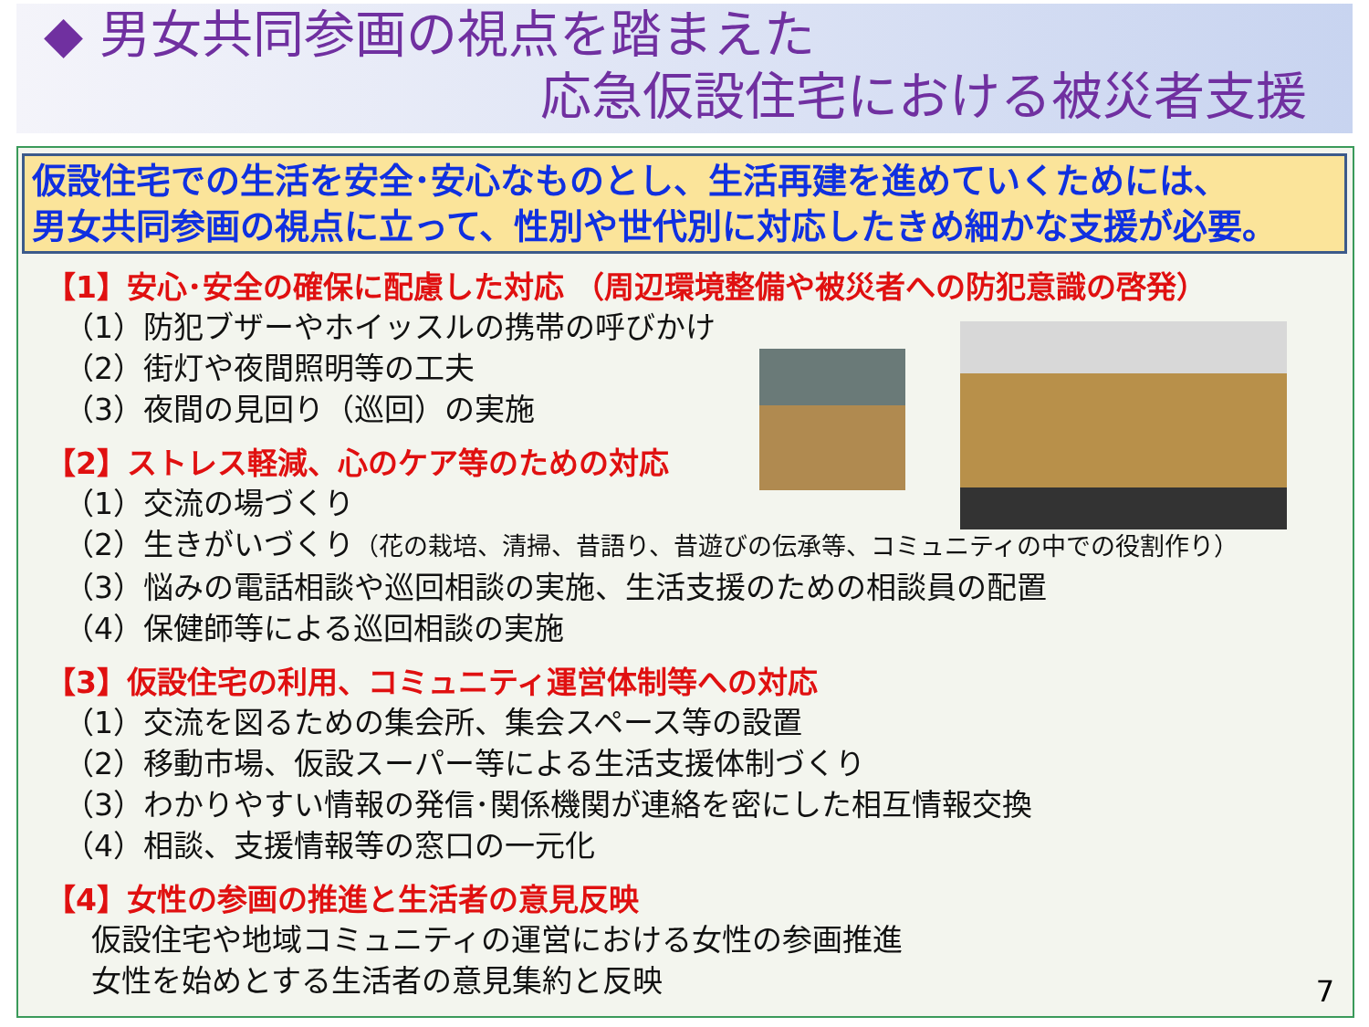◆ 男女共同参画の視点を踏まえた
応急仮設住宅における被災者支援
仮設住宅での生活を安全･安心なものとし、生活再建を進めていくためには、
男女共同参画の視点に立って、性別や世代別に対応したきめ細かな支援が必要。
【1】安心･安全の確保に配慮した対応 （周辺環境整備や被災者への防犯意識の啓発）
（1）防犯ブザーやホイッスルの携帯の呼びかけ
（2）街灯や夜間照明等の工夫
（3）夜間の見回り（巡回）の実施
【2】ストレス軽減、心のケア等のための対応
（1）交流の場づくり
（2）生きがいづくり（花の栽培、清掃、昔語り、昔遊びの伝承等、コミュニティの中での役割作り）
（3）悩みの電話相談や巡回相談の実施、生活支援のための相談員の配置
（4）保健師等による巡回相談の実施
【3】仮設住宅の利用、コミュニティ運営体制等への対応
（1）交流を図るための集会所、集会スペース等の設置
（2）移動市場、仮設スーパー等による生活支援体制づくり
（3）わかりやすい情報の発信･関係機関が連絡を密にした相互情報交換
（4）相談、支援情報等の窓口の一元化
【4】女性の参画の推進と生活者の意見反映
仮設住宅や地域コミュニティの運営における女性の参画推進
女性を始めとする生活者の意見集約と反映
7